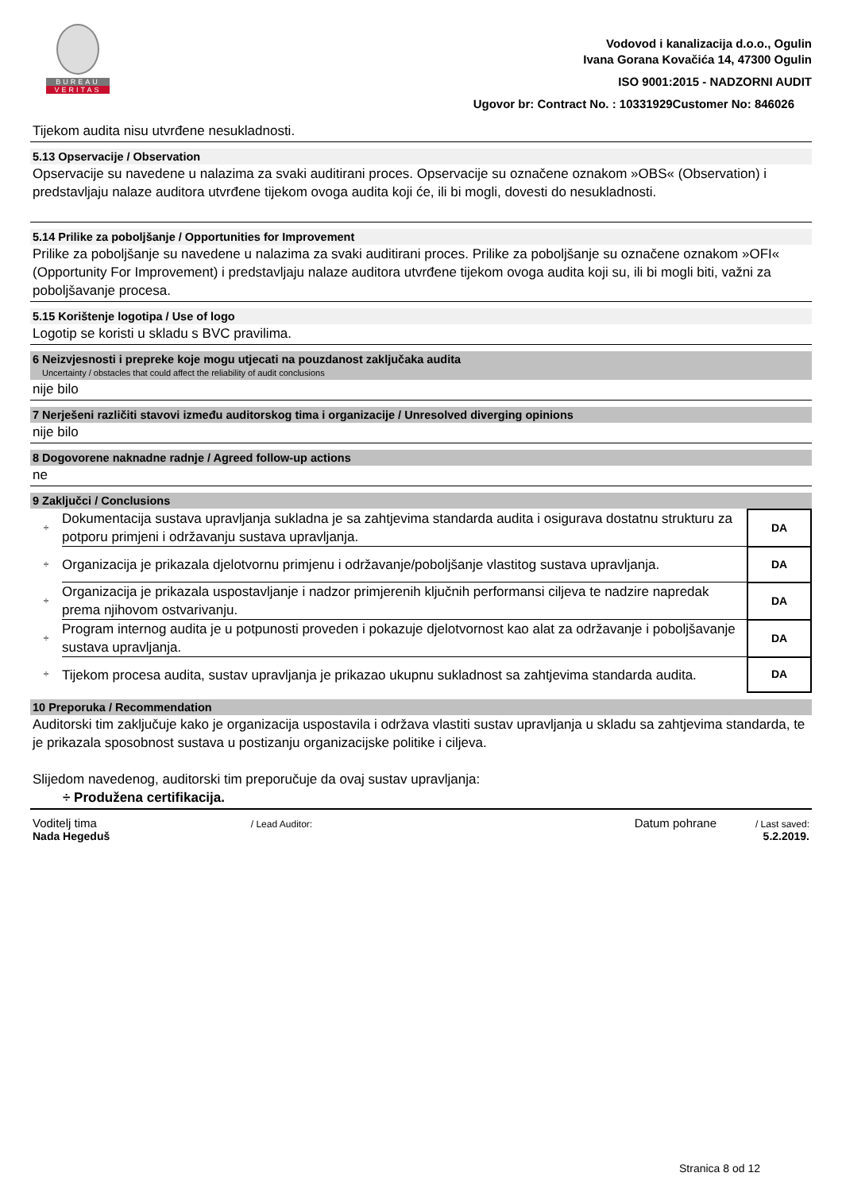BUREAU
VERITAS
Vodovod i kanalizacija d.o.o., Ogulin
Ivana Gorana Kovačića 14, 47300 Ogulin
ISO 9001:2015 - NADZORNI AUDIT
Ugovor br: Contract No. : 10331929Customer No: 846026
Tijekom audita nisu utvrđene nesukladnosti.
5.13 Opservacije / Observation
Opservacije su navedene u nalazima za svaki auditirani proces. Opservacije su označene oznakom »OBS« (Observation) i predstavljaju nalaze auditora utvrđene tijekom ovoga audita koji će, ili bi mogli, dovesti do nesukladnosti.
5.14 Prilike za poboljšanje / Opportunities for Improvement
Prilike za poboljšanje su navedene u nalazima za svaki auditirani proces. Prilike za poboljšanje su označene oznakom »OFI« (Opportunity For Improvement) i predstavljaju nalaze auditora utvrđene tijekom ovoga audita koji su, ili bi mogli biti, važni za poboljšavanje procesa.
5.15 Korištenje logotipa / Use of logo
Logotip se koristi u skladu s BVC pravilima.
6 Neizvjesnosti i prepreke koje mogu utjecati na pouzdanost zaključaka audita
Uncertainty / obstacles that could affect the reliability of audit conclusions
nije bilo
7 Nerješeni različiti stavovi između auditorskog tima i organizacije / Unresolved diverging opinions
nije bilo
8 Dogovorene naknadne radnje / Agreed follow-up actions
ne
9 Zaključci / Conclusions
| ÷ | Dokumentacija sustava upravljanja sukladna je sa zahtjevima standarda audita i osigurava dostatnu strukturu za potporu primjeni i održavanju sustava upravljanja. | DA |
| ÷ | Organizacija je prikazala djelotvornu primjenu i održavanje/poboljšanje vlastitog sustava upravljanja. | DA |
| ÷ | Organizacija je prikazala uspostavljanje i nadzor primjerenih ključnih performansi ciljeva te nadzire napredak prema njihovom ostvarivanju. | DA |
| ÷ | Program internog audita je u potpunosti proveden i pokazuje djelotvornost kao alat za održavanje i poboljšavanje sustava upravljanja. | DA |
| ÷ | Tijekom procesa audita, sustav upravljanja je prikazao ukupnu sukladnost sa zahtjevima standarda audita. | DA |
10 Preporuka / Recommendation
Auditorski tim zaključuje kako je organizacija uspostavila i održava vlastiti sustav upravljanja u skladu sa zahtjevima standarda, te je prikazala sposobnost sustava u postizanju organizacijske politike i ciljeva.
Slijedom navedenog, auditorski tim preporučuje da ovaj sustav upravljanja:
÷ Produžena certifikacija.
Voditelj tima / Lead Auditor:
Nada Hegeduš
Datum pohrane / Last saved:
5.2.2019.
Stranica 8 od 12